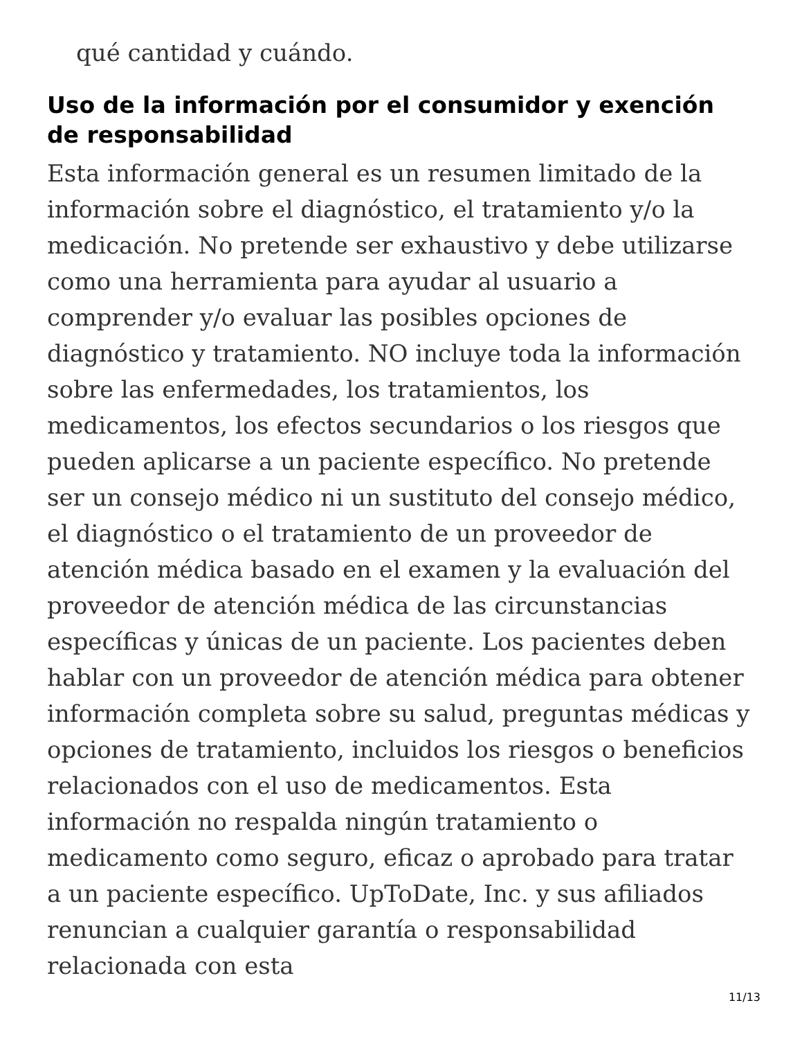qué cantidad y cuándo.
Uso de la información por el consumidor y exención de responsabilidad
Esta información general es un resumen limitado de la información sobre el diagnóstico, el tratamiento y/o la medicación. No pretende ser exhaustivo y debe utilizarse como una herramienta para ayudar al usuario a comprender y/o evaluar las posibles opciones de diagnóstico y tratamiento. NO incluye toda la información sobre las enfermedades, los tratamientos, los medicamentos, los efectos secundarios o los riesgos que pueden aplicarse a un paciente específico. No pretende ser un consejo médico ni un sustituto del consejo médico, el diagnóstico o el tratamiento de un proveedor de atención médica basado en el examen y la evaluación del proveedor de atención médica de las circunstancias específicas y únicas de un paciente. Los pacientes deben hablar con un proveedor de atención médica para obtener información completa sobre su salud, preguntas médicas y opciones de tratamiento, incluidos los riesgos o beneficios relacionados con el uso de medicamentos. Esta información no respalda ningún tratamiento o medicamento como seguro, eficaz o aprobado para tratar a un paciente específico. UpToDate, Inc. y sus afiliados renuncian a cualquier garantía o responsabilidad relacionada con esta
11/13